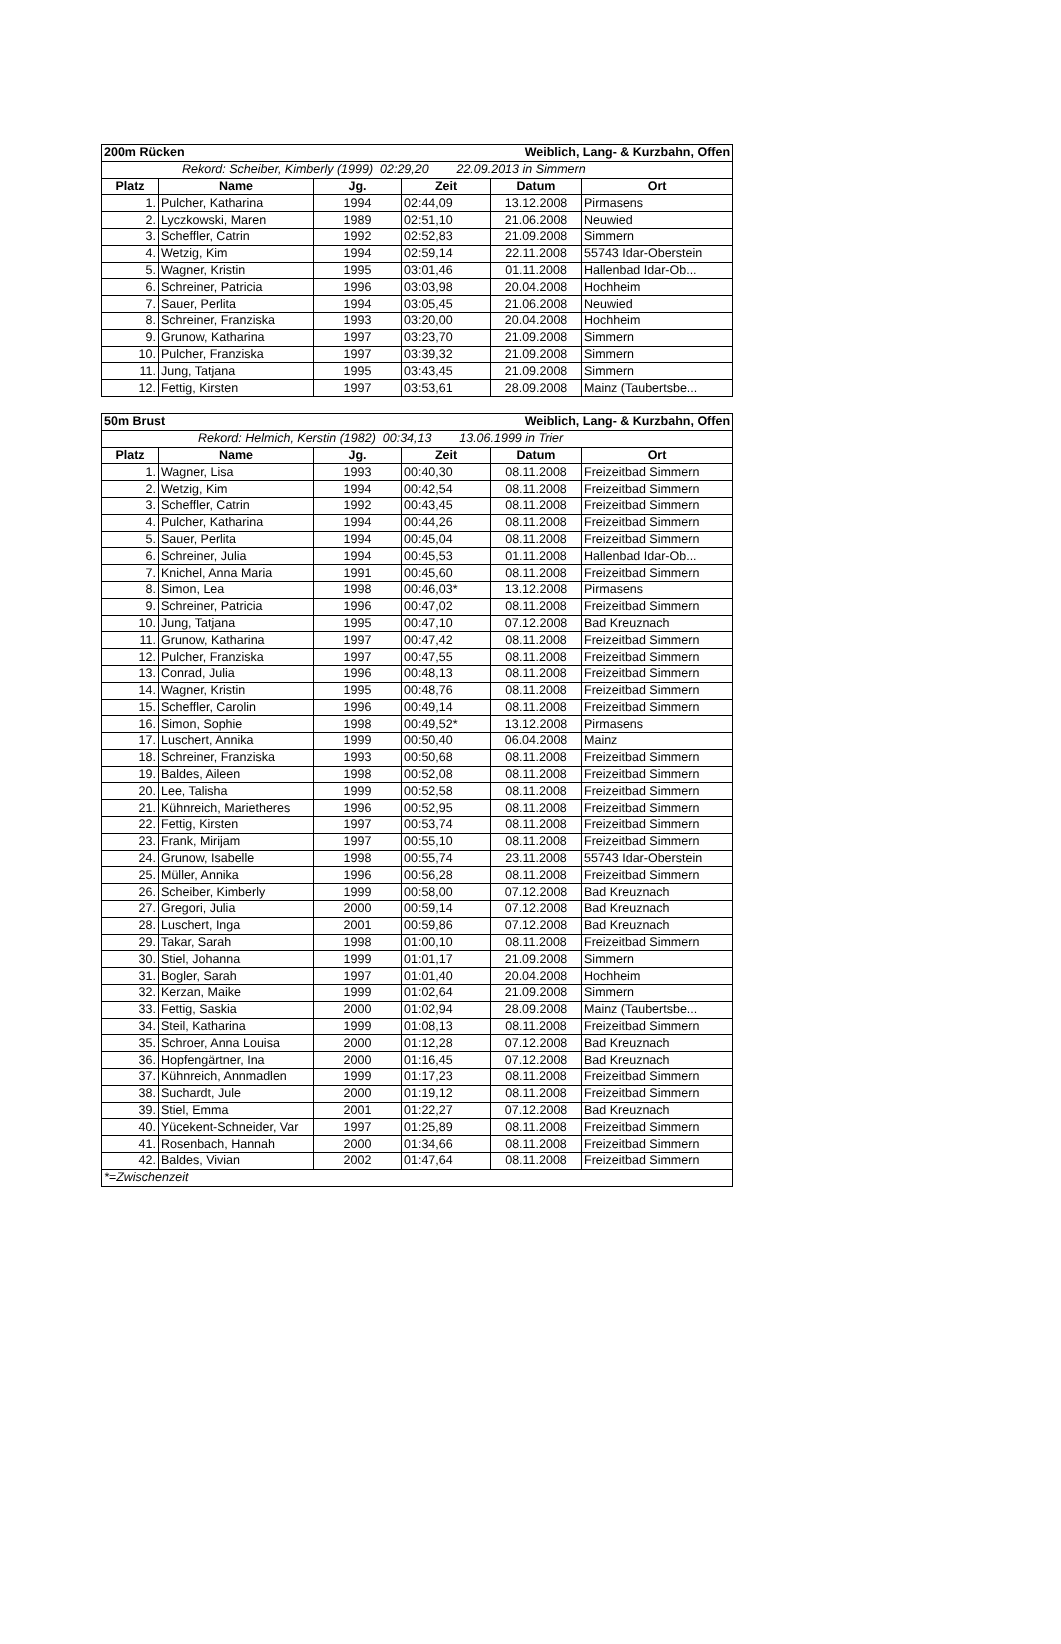| 200m Rücken | | | Weiblich, Lang- & Kurzbahn, Offen | | |
| Rekord: Scheiber, Kimberly (1999) 02:29,20 22.09.2013 in Simmern | | | | | |
| Platz | Name | Jg. | Zeit | Datum | Ort |
| 1. | Pulcher, Katharina | 1994 | 02:44,09 | 13.12.2008 | Pirmasens |
| 2. | Lyczkowski, Maren | 1989 | 02:51,10 | 21.06.2008 | Neuwied |
| 3. | Scheffler, Catrin | 1992 | 02:52,83 | 21.09.2008 | Simmern |
| 4. | Wetzig, Kim | 1994 | 02:59,14 | 22.11.2008 | 55743 Idar-Oberstein |
| 5. | Wagner, Kristin | 1995 | 03:01,46 | 01.11.2008 | Hallenbad Idar-Ob... |
| 6. | Schreiner, Patricia | 1996 | 03:03,98 | 20.04.2008 | Hochheim |
| 7. | Sauer, Perlita | 1994 | 03:05,45 | 21.06.2008 | Neuwied |
| 8. | Schreiner, Franziska | 1993 | 03:20,00 | 20.04.2008 | Hochheim |
| 9. | Grunow, Katharina | 1997 | 03:23,70 | 21.09.2008 | Simmern |
| 10. | Pulcher, Franziska | 1997 | 03:39,32 | 21.09.2008 | Simmern |
| 11. | Jung, Tatjana | 1995 | 03:43,45 | 21.09.2008 | Simmern |
| 12. | Fettig, Kirsten | 1997 | 03:53,61 | 28.09.2008 | Mainz (Taubertsbe... |
| 50m Brust | | | Weiblich, Lang- & Kurzbahn, Offen | | |
| Rekord: Helmich, Kerstin (1982) 00:34,13 13.06.1999 in Trier | | | | | |
| Platz | Name | Jg. | Zeit | Datum | Ort |
| 1. | Wagner, Lisa | 1993 | 00:40,30 | 08.11.2008 | Freizeitbad Simmern |
| 2. | Wetzig, Kim | 1994 | 00:42,54 | 08.11.2008 | Freizeitbad Simmern |
| 3. | Scheffler, Catrin | 1992 | 00:43,45 | 08.11.2008 | Freizeitbad Simmern |
| 4. | Pulcher, Katharina | 1994 | 00:44,26 | 08.11.2008 | Freizeitbad Simmern |
| 5. | Sauer, Perlita | 1994 | 00:45,04 | 08.11.2008 | Freizeitbad Simmern |
| 6. | Schreiner, Julia | 1994 | 00:45,53 | 01.11.2008 | Hallenbad Idar-Ob... |
| 7. | Knichel, Anna Maria | 1991 | 00:45,60 | 08.11.2008 | Freizeitbad Simmern |
| 8. | Simon, Lea | 1998 | 00:46,03* | 13.12.2008 | Pirmasens |
| 9. | Schreiner, Patricia | 1996 | 00:47,02 | 08.11.2008 | Freizeitbad Simmern |
| 10. | Jung, Tatjana | 1995 | 00:47,10 | 07.12.2008 | Bad Kreuznach |
| 11. | Grunow, Katharina | 1997 | 00:47,42 | 08.11.2008 | Freizeitbad Simmern |
| 12. | Pulcher, Franziska | 1997 | 00:47,55 | 08.11.2008 | Freizeitbad Simmern |
| 13. | Conrad, Julia | 1996 | 00:48,13 | 08.11.2008 | Freizeitbad Simmern |
| 14. | Wagner, Kristin | 1995 | 00:48,76 | 08.11.2008 | Freizeitbad Simmern |
| 15. | Scheffler, Carolin | 1996 | 00:49,14 | 08.11.2008 | Freizeitbad Simmern |
| 16. | Simon, Sophie | 1998 | 00:49,52* | 13.12.2008 | Pirmasens |
| 17. | Luschert, Annika | 1999 | 00:50,40 | 06.04.2008 | Mainz |
| 18. | Schreiner, Franziska | 1993 | 00:50,68 | 08.11.2008 | Freizeitbad Simmern |
| 19. | Baldes, Aileen | 1998 | 00:52,08 | 08.11.2008 | Freizeitbad Simmern |
| 20. | Lee, Talisha | 1999 | 00:52,58 | 08.11.2008 | Freizeitbad Simmern |
| 21. | Kühnreich, Marietheres | 1996 | 00:52,95 | 08.11.2008 | Freizeitbad Simmern |
| 22. | Fettig, Kirsten | 1997 | 00:53,74 | 08.11.2008 | Freizeitbad Simmern |
| 23. | Frank, Mirijam | 1997 | 00:55,10 | 08.11.2008 | Freizeitbad Simmern |
| 24. | Grunow, Isabelle | 1998 | 00:55,74 | 23.11.2008 | 55743 Idar-Oberstein |
| 25. | Müller, Annika | 1996 | 00:56,28 | 08.11.2008 | Freizeitbad Simmern |
| 26. | Scheiber, Kimberly | 1999 | 00:58,00 | 07.12.2008 | Bad Kreuznach |
| 27. | Gregori, Julia | 2000 | 00:59,14 | 07.12.2008 | Bad Kreuznach |
| 28. | Luschert, Inga | 2001 | 00:59,86 | 07.12.2008 | Bad Kreuznach |
| 29. | Takar, Sarah | 1998 | 01:00,10 | 08.11.2008 | Freizeitbad Simmern |
| 30. | Stiel, Johanna | 1999 | 01:01,17 | 21.09.2008 | Simmern |
| 31. | Bogler, Sarah | 1997 | 01:01,40 | 20.04.2008 | Hochheim |
| 32. | Kerzan, Maike | 1999 | 01:02,64 | 21.09.2008 | Simmern |
| 33. | Fettig, Saskia | 2000 | 01:02,94 | 28.09.2008 | Mainz (Taubertsbe... |
| 34. | Steil, Katharina | 1999 | 01:08,13 | 08.11.2008 | Freizeitbad Simmern |
| 35. | Schroer, Anna Louisa | 2000 | 01:12,28 | 07.12.2008 | Bad Kreuznach |
| 36. | Hopfengärtner, Ina | 2000 | 01:16,45 | 07.12.2008 | Bad Kreuznach |
| 37. | Kühnreich, Annmadlen | 1999 | 01:17,23 | 08.11.2008 | Freizeitbad Simmern |
| 38. | Suchardt, Jule | 2000 | 01:19,12 | 08.11.2008 | Freizeitbad Simmern |
| 39. | Stiel, Emma | 2001 | 01:22,27 | 07.12.2008 | Bad Kreuznach |
| 40. | Yücekent-Schneider, Var | 1997 | 01:25,89 | 08.11.2008 | Freizeitbad Simmern |
| 41. | Rosenbach, Hannah | 2000 | 01:34,66 | 08.11.2008 | Freizeitbad Simmern |
| 42. | Baldes, Vivian | 2002 | 01:47,64 | 08.11.2008 | Freizeitbad Simmern |
| *=Zwischenzeit | | | | | |